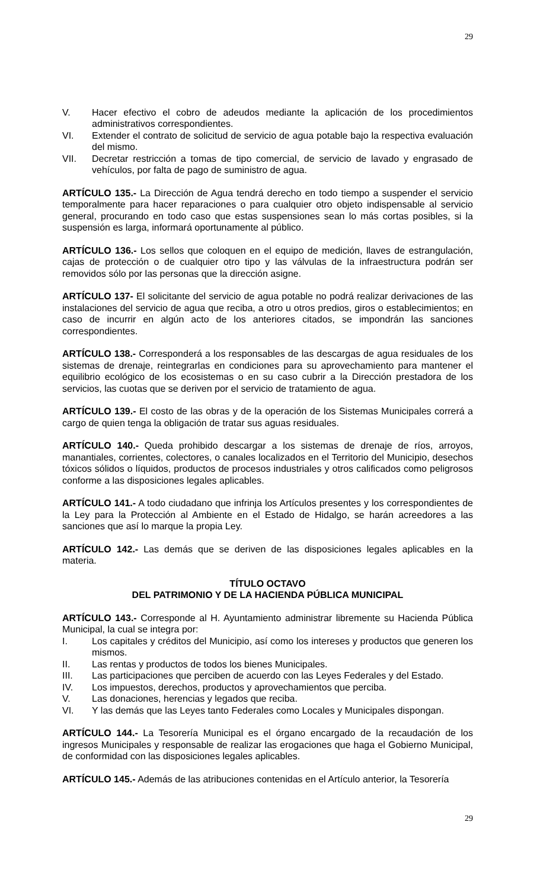29
V. Hacer efectivo el cobro de adeudos mediante la aplicación de los procedimientos administrativos correspondientes.
VI. Extender el contrato de solicitud de servicio de agua potable bajo la respectiva evaluación del mismo.
VII. Decretar restricción a tomas de tipo comercial, de servicio de lavado y engrasado de vehículos, por falta de pago de suministro de agua.
ARTÍCULO 135.- La Dirección de Agua tendrá derecho en todo tiempo a suspender el servicio temporalmente para hacer reparaciones o para cualquier otro objeto indispensable al servicio general, procurando en todo caso que estas suspensiones sean lo más cortas posibles, si la suspensión es larga, informará oportunamente al público.
ARTÍCULO 136.- Los sellos que coloquen en el equipo de medición, llaves de estrangulación, cajas de protección o de cualquier otro tipo y las válvulas de la infraestructura podrán ser removidos sólo por las personas que la dirección asigne.
ARTÍCULO 137- El solicitante del servicio de agua potable no podrá realizar derivaciones de las instalaciones del servicio de agua que reciba, a otro u otros predios, giros o establecimientos; en caso de incurrir en algún acto de los anteriores citados, se impondrán las sanciones correspondientes.
ARTÍCULO 138.- Corresponderá a los responsables de las descargas de agua residuales de los sistemas de drenaje, reintegrarlas en condiciones para su aprovechamiento para mantener el equilibrio ecológico de los ecosistemas o en su caso cubrir a la Dirección prestadora de los servicios, las cuotas que se deriven por el servicio de tratamiento de agua.
ARTÍCULO 139.- El costo de las obras y de la operación de los Sistemas Municipales correrá a cargo de quien tenga la obligación de tratar sus aguas residuales.
ARTÍCULO 140.- Queda prohibido descargar a los sistemas de drenaje de ríos, arroyos, manantiales, corrientes, colectores, o canales localizados en el Territorio del Municipio, desechos tóxicos sólidos o líquidos, productos de procesos industriales y otros calificados como peligrosos conforme a las disposiciones legales aplicables.
ARTÍCULO 141.- A todo ciudadano que infrinja los Artículos presentes y los correspondientes de la Ley para la Protección al Ambiente en el Estado de Hidalgo, se harán acreedores a las sanciones que así lo marque la propia Ley.
ARTÍCULO 142.- Las demás que se deriven de las disposiciones legales aplicables en la materia.
TÍTULO OCTAVO
DEL PATRIMONIO Y DE LA HACIENDA PÚBLICA MUNICIPAL
ARTÍCULO 143.- Corresponde al H. Ayuntamiento administrar libremente su Hacienda Pública Municipal, la cual se integra por:
I. Los capitales y créditos del Municipio, así como los intereses y productos que generen los mismos.
II. Las rentas y productos de todos los bienes Municipales.
III. Las participaciones que perciben de acuerdo con las Leyes Federales y del Estado.
IV. Los impuestos, derechos, productos y aprovechamientos que perciba.
V. Las donaciones, herencias y legados que reciba.
VI. Y las demás que las Leyes tanto Federales como Locales y Municipales dispongan.
ARTÍCULO 144.- La Tesorería Municipal es el órgano encargado de la recaudación de los ingresos Municipales y responsable de realizar las erogaciones que haga el Gobierno Municipal, de conformidad con las disposiciones legales aplicables.
ARTÍCULO 145.- Además de las atribuciones contenidas en el Artículo anterior, la Tesorería
29